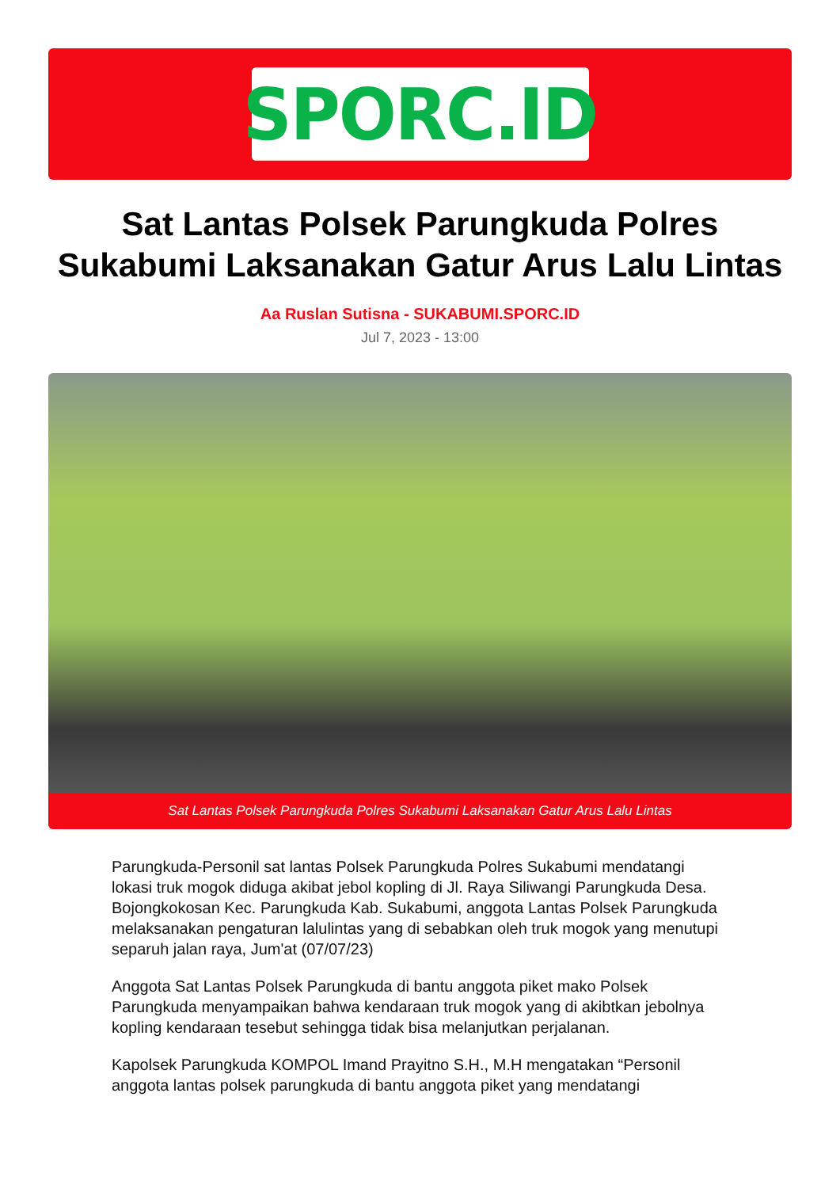SPORC.ID
Sat Lantas Polsek Parungkuda Polres Sukabumi Laksanakan Gatur Arus Lalu Lintas
Aa Ruslan Sutisna - SUKABUMI.SPORC.ID
Jul 7, 2023 - 13:00
Sat Lantas Polsek Parungkuda Polres Sukabumi Laksanakan Gatur Arus Lalu Lintas
Parungkuda-Personil sat lantas Polsek Parungkuda Polres Sukabumi mendatangi lokasi truk mogok diduga akibat jebol kopling di Jl. Raya Siliwangi Parungkuda Desa. Bojongkokosan Kec. Parungkuda Kab. Sukabumi, anggota Lantas Polsek Parungkuda melaksanakan pengaturan lalulintas yang di sebabkan oleh truk mogok yang menutupi separuh jalan raya, Jum'at (07/07/23)
Anggota Sat Lantas Polsek Parungkuda di bantu anggota piket mako Polsek Parungkuda menyampaikan bahwa kendaraan truk mogok yang di akibtkan jebolnya kopling kendaraan tesebut sehingga tidak bisa melanjutkan perjalanan.
Kapolsek Parungkuda KOMPOL Imand Prayitno S.H., M.H mengatakan “Personil anggota lantas polsek parungkuda di bantu anggota piket yang mendatangi